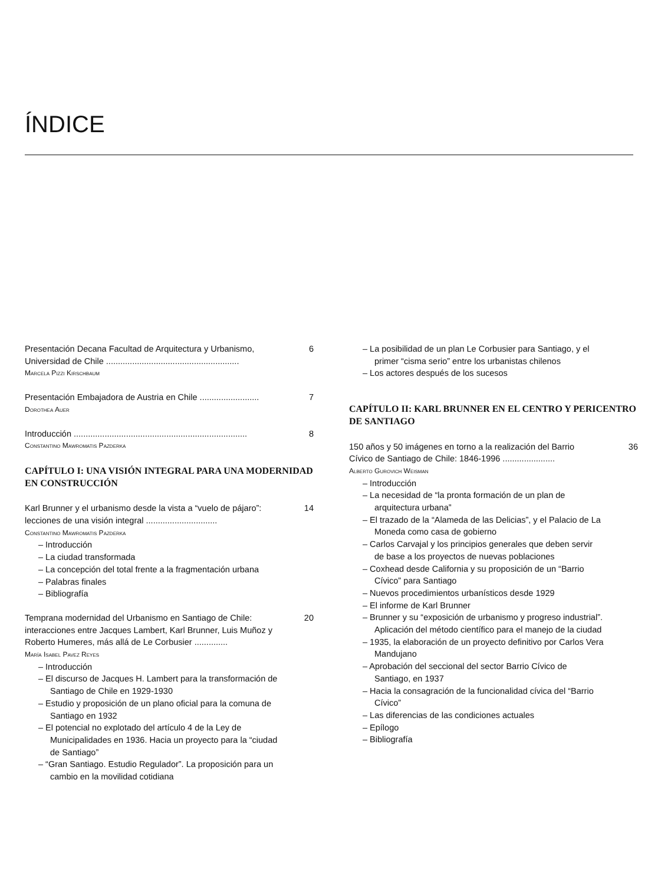ÍNDICE
Presentación Decana Facultad de Arquitectura y Urbanismo, Universidad de Chile ........................................................
6
Marcela Pizzi Kirschbaum
Presentación Embajadora de Austria en Chile .........................
7
Dorothea Auer
Introducción .........................................................................
8
Constantino Mawromatis Pazderka
CAPÍTULO I: UNA VISIÓN INTEGRAL PARA UNA MODERNIDAD
EN CONSTRUCCIÓN
Karl Brunner y el urbanismo desde la vista a “vuelo de pájaro”: lecciones de una visión integral ..............................
14
Constantino Mawromatis Pazderka
– Introducción
– La ciudad transformada
– La concepción del total frente a la fragmentación urbana
– Palabras finales
– Bibliografía
Temprana modernidad del Urbanismo en Santiago de Chile: interacciones entre Jacques Lambert, Karl Brunner, Luis Muñoz y Roberto Humeres, más allá de Le Corbusier ..............
20
María Isabel Pavez Reyes
– Introducción
– El discurso de Jacques H. Lambert para la transformación de Santiago de Chile en 1929-1930
– Estudio y proposición de un plano oficial para la comuna de Santiago en 1932
– El potencial no explotado del artículo 4 de la Ley de Municipalidades en 1936. Hacia un proyecto para la “ciudad de Santiago”
– “Gran Santiago. Estudio Regulador”. La proposición para un cambio en la movilidad cotidiana
– La posibilidad de un plan Le Corbusier para Santiago, y el primer “cisma serio” entre los urbanistas chilenos
– Los actores después de los sucesos
CAPÍTULO II: KARL BRUNNER EN EL CENTRO Y PERICENTRO
DE SANTIAGO
150 años y 50 imágenes en torno a la realización del Barrio Cívico de Santiago de Chile: 1846-1996 ......................
36
Alberto Gurovich Weisman
– Introducción
– La necesidad de “la pronta formación de un plan de arquitectura urbana”
– El trazado de la “Alameda de las Delicias”, y el Palacio de La Moneda como casa de gobierno
– Carlos Carvajal y los principios generales que deben servir de base a los proyectos de nuevas poblaciones
– Coxhead desde California y su proposición de un “Barrio Cívico” para Santiago
– Nuevos procedimientos urbanísticos desde 1929
– El informe de Karl Brunner
– Brunner y su “exposición de urbanismo y progreso industrial”. Aplicación del método científico para el manejo de la ciudad
– 1935, la elaboración de un proyecto definitivo por Carlos Vera Mandujano
– Aprobación del seccional del sector Barrio Cívico de Santiago, en 1937
– Hacia la consagración de la funcionalidad cívica del “Barrio Cívico”
– Las diferencias de las condiciones actuales
– Epílogo
– Bibliografía